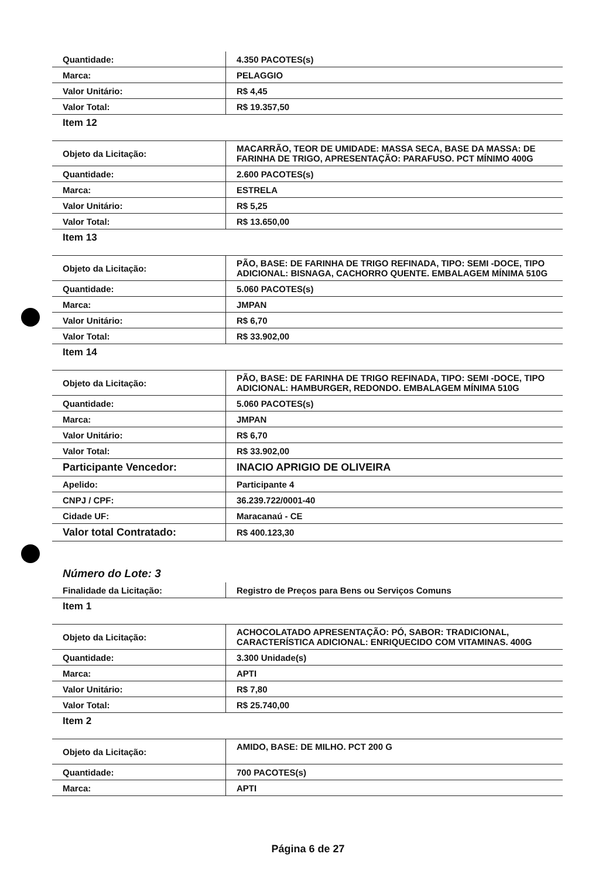| Quantidade: | 4.350 PACOTES(s) |
| Marca: | PELAGGIO |
| Valor Unitário: | R$ 4,45 |
| Valor Total: | R$ 19.357,50 |
| Item 12 | |
| Objeto da Licitação: | MACARRÃO, TEOR DE UMIDADE: MASSA SECA, BASE DA MASSA: DE FARINHA DE TRIGO, APRESENTAÇÃO: PARAFUSO. PCT MÍNIMO 400G |
| Quantidade: | 2.600 PACOTES(s) |
| Marca: | ESTRELA |
| Valor Unitário: | R$ 5,25 |
| Valor Total: | R$ 13.650,00 |
| Item 13 | |
| Objeto da Licitação: | PÃO, BASE: DE FARINHA DE TRIGO REFINADA, TIPO: SEMI -DOCE, TIPO ADICIONAL: BISNAGA, CACHORRO QUENTE. EMBALAGEM MÍNIMA 510G |
| Quantidade: | 5.060 PACOTES(s) |
| Marca: | JMPAN |
| Valor Unitário: | R$ 6,70 |
| Valor Total: | R$ 33.902,00 |
| Item 14 | |
| Objeto da Licitação: | PÃO, BASE: DE FARINHA DE TRIGO REFINADA, TIPO: SEMI -DOCE, TIPO ADICIONAL: HAMBURGER, REDONDO. EMBALAGEM MÍNIMA 510G |
| Quantidade: | 5.060 PACOTES(s) |
| Marca: | JMPAN |
| Valor Unitário: | R$ 6,70 |
| Valor Total: | R$ 33.902,00 |
| Participante Vencedor: | INACIO APRIGIO DE OLIVEIRA |
| Apelido: | Participante 4 |
| CNPJ / CPF: | 36.239.722/0001-40 |
| Cidade UF: | Maracanaú - CE |
| Valor total Contratado: | R$ 400.123,30 |
Número do Lote: 3
| Finalidade da Licitação: | Registro de Preços para Bens ou Serviços Comuns |
| Item 1 | |
| Objeto da Licitação: | ACHOCOLATADO APRESENTAÇÃO: PÓ, SABOR: TRADICIONAL, CARACTERÍSTICA ADICIONAL: ENRIQUECIDO COM VITAMINAS. 400G |
| Quantidade: | 3.300 Unidade(s) |
| Marca: | APTI |
| Valor Unitário: | R$ 7,80 |
| Valor Total: | R$ 25.740,00 |
| Item 2 | |
| Objeto da Licitação: | AMIDO, BASE: DE MILHO. PCT 200 G |
| Quantidade: | 700 PACOTES(s) |
| Marca: | APTI |
Página 6 de 27